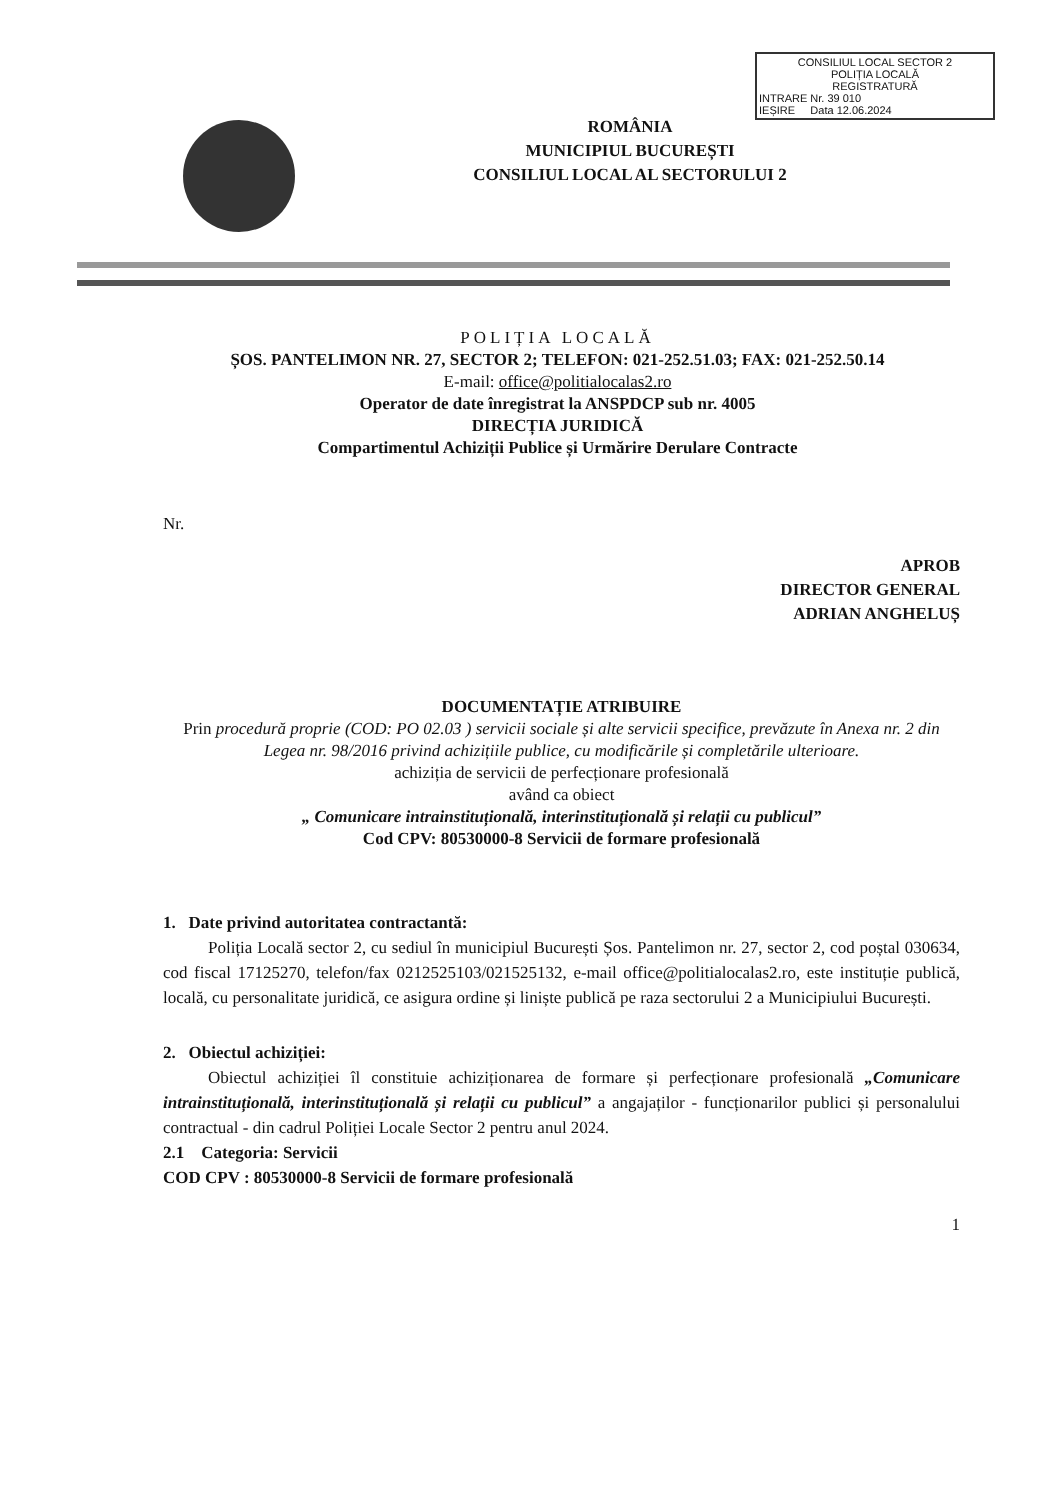CONSILIUL LOCAL SECTOR 2
POLIȚIA LOCALĂ
REGISTRATURĂ
INTRARE Nr. 39 010
IEȘIRE Data 12.06.2024
ROMÂNIA
MUNICIPIUL BUCUREȘTI
CONSILIUL LOCAL AL SECTORULUI 2
POLIȚIA LOCALĂ
ȘOS. PANTELIMON NR. 27, SECTOR 2; TELEFON: 021-252.51.03; FAX: 021-252.50.14
E-mail: office@politialocalas2.ro
Operator de date înregistrat la ANSPDCP sub nr. 4005
DIRECȚIA JURIDICĂ
Compartimentul Achiziții Publice și Urmărire Derulare Contracte
Nr.
APROB
DIRECTOR GENERAL
ADRIAN ANGHELUȘ
DOCUMENTAȚIE ATRIBUIRE
Prin procedură proprie (COD: PO 02.03 ) servicii sociale și alte servicii specifice, prevăzute în Anexa nr. 2 din Legea nr. 98/2016 privind achizițiile publice, cu modificările și completările ulterioare.
achiziția de servicii de perfecționare profesională
având ca obiect
„ Comunicare intrainstituțională, interinstituțională și relații cu publicul”
Cod CPV: 80530000-8 Servicii de formare profesională
1. Date privind autoritatea contractantă:
Poliția Locală sector 2, cu sediul în municipiul București Șos. Pantelimon nr. 27, sector 2, cod poștal 030634, cod fiscal 17125270, telefon/fax 0212525103/021525132, e-mail office@politialocalas2.ro, este instituție publică, locală, cu personalitate juridică, ce asigura ordine și liniște publică pe raza sectorului 2 a Municipiului București.
2. Obiectul achiziției:
Obiectul achiziției îl constituie achiziționarea de formare și perfecționare profesională „Comunicare intrainstituțională, interinstituțională și relații cu publicul” a angajaților - funcționarilor publici și personalului contractual - din cadrul Poliției Locale Sector 2 pentru anul 2024.
2.1 Categoria: Servicii
COD CPV : 80530000-8 Servicii de formare profesională
1